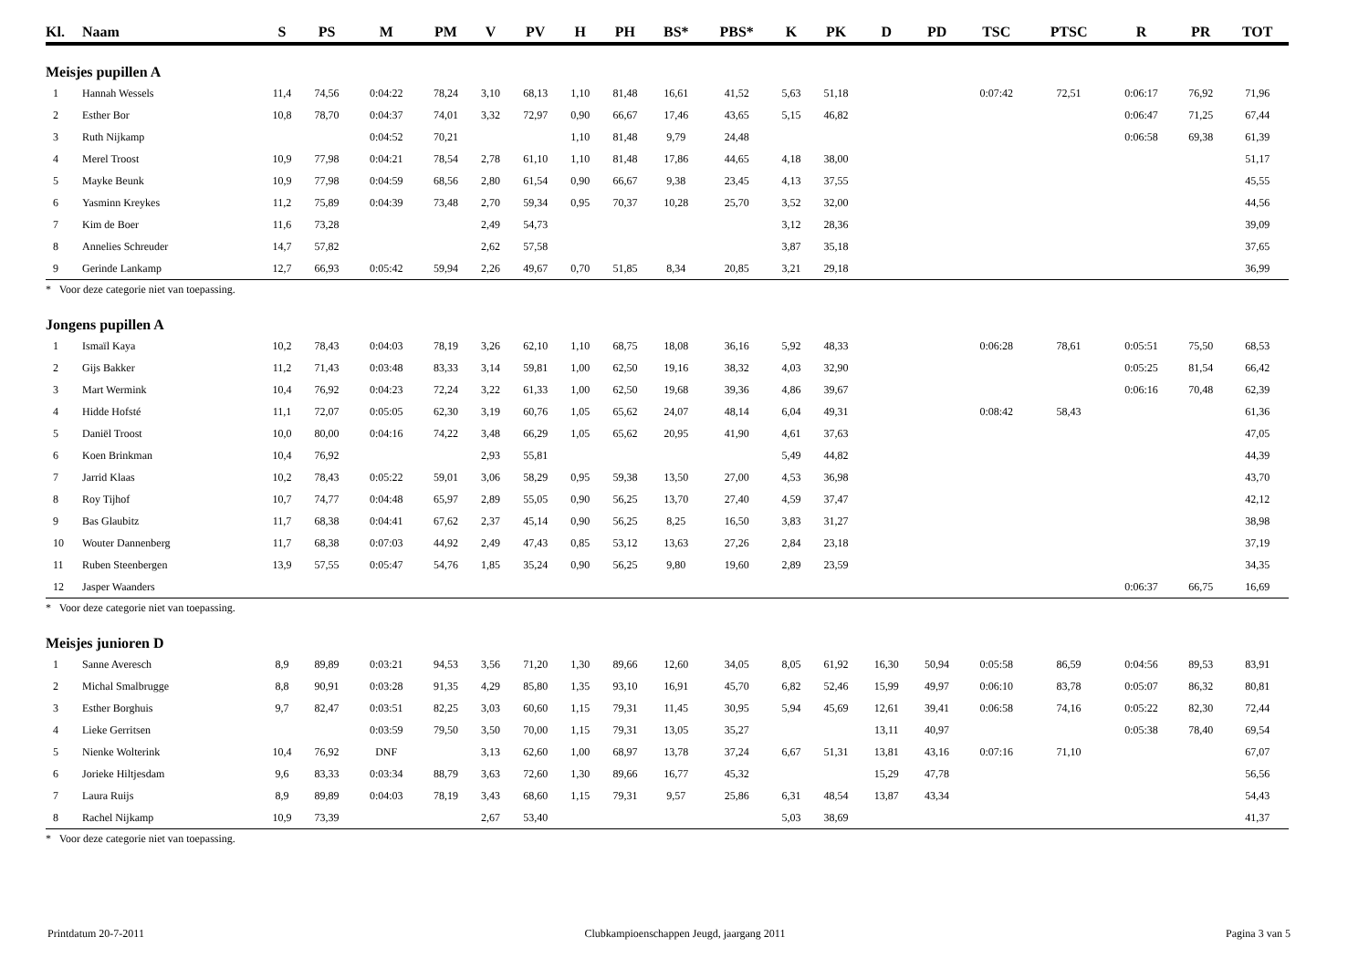| Kl. | Naam | S | PS | M | PM | V | PV | H | PH | BS* | PBS* | K | PK | D | PD | TSC | PTSC | R | PR | TOT |
| --- | --- | --- | --- | --- | --- | --- | --- | --- | --- | --- | --- | --- | --- | --- | --- | --- | --- | --- | --- | --- |
| Meisjes pupillen A | | | | | | | | | | | | | | | | | | | | |
| 1 | Hannah Wessels | 11,4 | 74,56 | 0:04:22 | 78,24 | 3,10 | 68,13 | 1,10 | 81,48 | 16,61 | 41,52 | 5,63 | 51,18 | | | 0:07:42 | 72,51 | 0:06:17 | 76,92 | 71,96 |
| 2 | Esther Bor | 10,8 | 78,70 | 0:04:37 | 74,01 | 3,32 | 72,97 | 0,90 | 66,67 | 17,46 | 43,65 | 5,15 | 46,82 | | | | | 0:06:47 | 71,25 | 67,44 |
| 3 | Ruth Nijkamp | | | 0:04:52 | 70,21 | | | 1,10 | 81,48 | 9,79 | 24,48 | | | | | | | 0:06:58 | 69,38 | 61,39 |
| 4 | Merel Troost | 10,9 | 77,98 | 0:04:21 | 78,54 | 2,78 | 61,10 | 1,10 | 81,48 | 17,86 | 44,65 | 4,18 | 38,00 | | | | | | | 51,17 |
| 5 | Mayke Beunk | 10,9 | 77,98 | 0:04:59 | 68,56 | 2,80 | 61,54 | 0,90 | 66,67 | 9,38 | 23,45 | 4,13 | 37,55 | | | | | | | 45,55 |
| 6 | Yasminn Kreykes | 11,2 | 75,89 | 0:04:39 | 73,48 | 2,70 | 59,34 | 0,95 | 70,37 | 10,28 | 25,70 | 3,52 | 32,00 | | | | | | | 44,56 |
| 7 | Kim de Boer | 11,6 | 73,28 | | | 2,49 | 54,73 | | | | | 3,12 | 28,36 | | | | | | | 39,09 |
| 8 | Annelies Schreuder | 14,7 | 57,82 | | | 2,62 | 57,58 | | | | | 3,87 | 35,18 | | | | | | | 37,65 |
| 9 | Gerinde Lankamp | 12,7 | 66,93 | 0:05:42 | 59,94 | 2,26 | 49,67 | 0,70 | 51,85 | 8,34 | 20,85 | 3,21 | 29,18 | | | | | | | 36,99 |
| * Voor deze categorie niet van toepassing. | | | | | | | | | | | | | | | | | | | | |
| Jongens pupillen A | | | | | | | | | | | | | | | | | | | | |
| 1 | Ismaïl Kaya | 10,2 | 78,43 | 0:04:03 | 78,19 | 3,26 | 62,10 | 1,10 | 68,75 | 18,08 | 36,16 | 5,92 | 48,33 | | | 0:06:28 | 78,61 | 0:05:51 | 75,50 | 68,53 |
| 2 | Gijs Bakker | 11,2 | 71,43 | 0:03:48 | 83,33 | 3,14 | 59,81 | 1,00 | 62,50 | 19,16 | 38,32 | 4,03 | 32,90 | | | | | 0:05:25 | 81,54 | 66,42 |
| 3 | Mart Wermink | 10,4 | 76,92 | 0:04:23 | 72,24 | 3,22 | 61,33 | 1,00 | 62,50 | 19,68 | 39,36 | 4,86 | 39,67 | | | | | 0:06:16 | 70,48 | 62,39 |
| 4 | Hidde Hofsté | 11,1 | 72,07 | 0:05:05 | 62,30 | 3,19 | 60,76 | 1,05 | 65,62 | 24,07 | 48,14 | 6,04 | 49,31 | | | 0:08:42 | 58,43 | | | 61,36 |
| 5 | Daniël Troost | 10,0 | 80,00 | 0:04:16 | 74,22 | 3,48 | 66,29 | 1,05 | 65,62 | 20,95 | 41,90 | 4,61 | 37,63 | | | | | | | 47,05 |
| 6 | Koen Brinkman | 10,4 | 76,92 | | | 2,93 | 55,81 | | | | | 5,49 | 44,82 | | | | | | | 44,39 |
| 7 | Jarrid Klaas | 10,2 | 78,43 | 0:05:22 | 59,01 | 3,06 | 58,29 | 0,95 | 59,38 | 13,50 | 27,00 | 4,53 | 36,98 | | | | | | | 43,70 |
| 8 | Roy Tijhof | 10,7 | 74,77 | 0:04:48 | 65,97 | 2,89 | 55,05 | 0,90 | 56,25 | 13,70 | 27,40 | 4,59 | 37,47 | | | | | | | 42,12 |
| 9 | Bas Glaubitz | 11,7 | 68,38 | 0:04:41 | 67,62 | 2,37 | 45,14 | 0,90 | 56,25 | 8,25 | 16,50 | 3,83 | 31,27 | | | | | | | 38,98 |
| 10 | Wouter Dannenberg | 11,7 | 68,38 | 0:07:03 | 44,92 | 2,49 | 47,43 | 0,85 | 53,12 | 13,63 | 27,26 | 2,84 | 23,18 | | | | | | | 37,19 |
| 11 | Ruben Steenbergen | 13,9 | 57,55 | 0:05:47 | 54,76 | 1,85 | 35,24 | 0,90 | 56,25 | 9,80 | 19,60 | 2,89 | 23,59 | | | | | | | 34,35 |
| 12 | Jasper Waanders | | | | | | | | | | | | | | | | | 0:06:37 | 66,75 | 16,69 |
| * Voor deze categorie niet van toepassing. | | | | | | | | | | | | | | | | | | | | |
| Meisjes junioren D | | | | | | | | | | | | | | | | | | | | |
| 1 | Sanne Averesch | 8,9 | 89,89 | 0:03:21 | 94,53 | 3,56 | 71,20 | 1,30 | 89,66 | 12,60 | 34,05 | 8,05 | 61,92 | 16,30 | 50,94 | 0:05:58 | 86,59 | 0:04:56 | 89,53 | 83,91 |
| 2 | Michal Smalbrugge | 8,8 | 90,91 | 0:03:28 | 91,35 | 4,29 | 85,80 | 1,35 | 93,10 | 16,91 | 45,70 | 6,82 | 52,46 | 15,99 | 49,97 | 0:06:10 | 83,78 | 0:05:07 | 86,32 | 80,81 |
| 3 | Esther Borghuis | 9,7 | 82,47 | 0:03:51 | 82,25 | 3,03 | 60,60 | 1,15 | 79,31 | 11,45 | 30,95 | 5,94 | 45,69 | 12,61 | 39,41 | 0:06:58 | 74,16 | 0:05:22 | 82,30 | 72,44 |
| 4 | Lieke Gerritsen | | | 0:03:59 | 79,50 | 3,50 | 70,00 | 1,15 | 79,31 | 13,05 | 35,27 | | | 13,11 | 40,97 | | | 0:05:38 | 78,40 | 69,54 |
| 5 | Nienke Wolterink | 10,4 | 76,92 | DNF | | 3,13 | 62,60 | 1,00 | 68,97 | 13,78 | 37,24 | 6,67 | 51,31 | 13,81 | 43,16 | 0:07:16 | 71,10 | | | 67,07 |
| 6 | Jorieke Hiltjesdam | 9,6 | 83,33 | 0:03:34 | 88,79 | 3,63 | 72,60 | 1,30 | 89,66 | 16,77 | 45,32 | | | 15,29 | 47,78 | | | | | 56,56 |
| 7 | Laura Ruijs | 8,9 | 89,89 | 0:04:03 | 78,19 | 3,43 | 68,60 | 1,15 | 79,31 | 9,57 | 25,86 | 6,31 | 48,54 | 13,87 | 43,34 | | | | | 54,43 |
| 8 | Rachel Nijkamp | 10,9 | 73,39 | | | 2,67 | 53,40 | | | | | 5,03 | 38,69 | | | | | | | 41,37 |
| * Voor deze categorie niet van toepassing. | | | | | | | | | | | | | | | | | | | | |
Printdatum 20-7-2011 Clubkampioenschappen Jeugd, jaargang 2011 Pagina 3 van 5